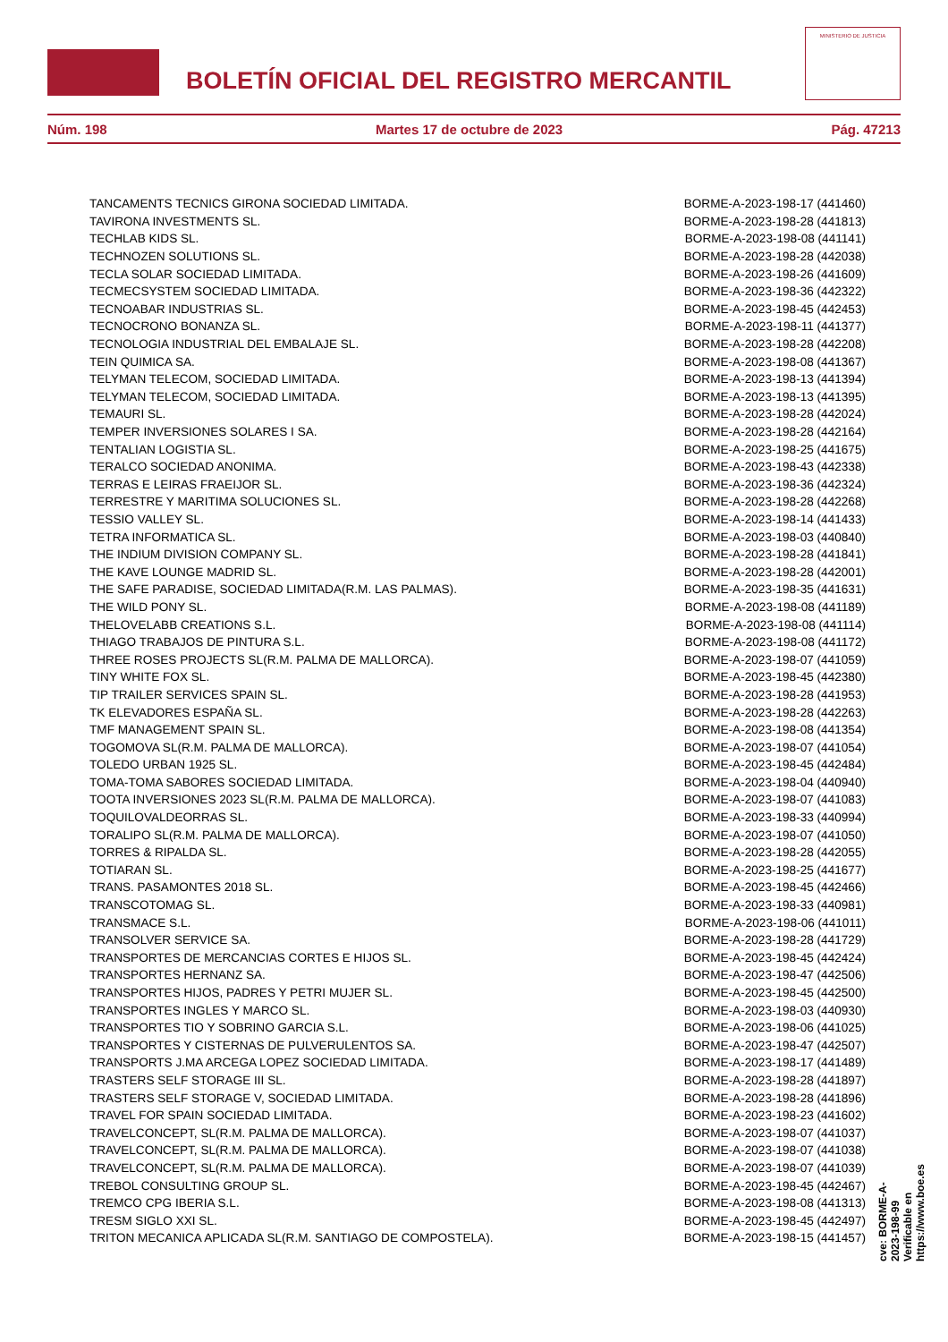BOLETÍN OFICIAL DEL REGISTRO MERCANTIL
MINISTERIO DE JUSTICIA
Núm. 198 Martes 17 de octubre de 2023 Pág. 47213
| TANCAMENTS TECNICS GIRONA SOCIEDAD LIMITADA. | BORME-A-2023-198-17 (441460) |
| TAVIRONA INVESTMENTS SL. | BORME-A-2023-198-28 (441813) |
| TECHLAB KIDS SL. | BORME-A-2023-198-08 (441141) |
| TECHNOZEN SOLUTIONS SL. | BORME-A-2023-198-28 (442038) |
| TECLA SOLAR SOCIEDAD LIMITADA. | BORME-A-2023-198-26 (441609) |
| TECMECSYSTEM SOCIEDAD LIMITADA. | BORME-A-2023-198-36 (442322) |
| TECNOABAR INDUSTRIAS SL. | BORME-A-2023-198-45 (442453) |
| TECNOCRONO BONANZA SL. | BORME-A-2023-198-11 (441377) |
| TECNOLOGIA INDUSTRIAL DEL EMBALAJE SL. | BORME-A-2023-198-28 (442208) |
| TEIN QUIMICA SA. | BORME-A-2023-198-08 (441367) |
| TELYMAN TELECOM, SOCIEDAD LIMITADA. | BORME-A-2023-198-13 (441394) |
| TELYMAN TELECOM, SOCIEDAD LIMITADA. | BORME-A-2023-198-13 (441395) |
| TEMAURI SL. | BORME-A-2023-198-28 (442024) |
| TEMPER INVERSIONES SOLARES I SA. | BORME-A-2023-198-28 (442164) |
| TENTALIAN LOGISTIA SL. | BORME-A-2023-198-25 (441675) |
| TERALCO SOCIEDAD ANONIMA. | BORME-A-2023-198-43 (442338) |
| TERRAS E LEIRAS FRAEIJOR SL. | BORME-A-2023-198-36 (442324) |
| TERRESTRE Y MARITIMA SOLUCIONES SL. | BORME-A-2023-198-28 (442268) |
| TESSIO VALLEY SL. | BORME-A-2023-198-14 (441433) |
| TETRA INFORMATICA SL. | BORME-A-2023-198-03 (440840) |
| THE INDIUM DIVISION COMPANY SL. | BORME-A-2023-198-28 (441841) |
| THE KAVE LOUNGE MADRID SL. | BORME-A-2023-198-28 (442001) |
| THE SAFE PARADISE, SOCIEDAD LIMITADA(R.M. LAS PALMAS). | BORME-A-2023-198-35 (441631) |
| THE WILD PONY SL. | BORME-A-2023-198-08 (441189) |
| THELOVELABB CREATIONS S.L. | BORME-A-2023-198-08 (441114) |
| THIAGO TRABAJOS DE PINTURA S.L. | BORME-A-2023-198-08 (441172) |
| THREE ROSES PROJECTS SL(R.M. PALMA DE MALLORCA). | BORME-A-2023-198-07 (441059) |
| TINY WHITE FOX SL. | BORME-A-2023-198-45 (442380) |
| TIP TRAILER SERVICES SPAIN SL. | BORME-A-2023-198-28 (441953) |
| TK ELEVADORES ESPAÑA SL. | BORME-A-2023-198-28 (442263) |
| TMF MANAGEMENT SPAIN SL. | BORME-A-2023-198-08 (441354) |
| TOGOMOVA SL(R.M. PALMA DE MALLORCA). | BORME-A-2023-198-07 (441054) |
| TOLEDO URBAN 1925 SL. | BORME-A-2023-198-45 (442484) |
| TOMA-TOMA SABORES SOCIEDAD LIMITADA. | BORME-A-2023-198-04 (440940) |
| TOOTA INVERSIONES 2023 SL(R.M. PALMA DE MALLORCA). | BORME-A-2023-198-07 (441083) |
| TOQUILOVALDEORRAS SL. | BORME-A-2023-198-33 (440994) |
| TORALIPO SL(R.M. PALMA DE MALLORCA). | BORME-A-2023-198-07 (441050) |
| TORRES & RIPALDA SL. | BORME-A-2023-198-28 (442055) |
| TOTIARAN SL. | BORME-A-2023-198-25 (441677) |
| TRANS. PASAMONTES 2018 SL. | BORME-A-2023-198-45 (442466) |
| TRANSCOTOMAG SL. | BORME-A-2023-198-33 (440981) |
| TRANSMACE S.L. | BORME-A-2023-198-06 (441011) |
| TRANSOLVER SERVICE SA. | BORME-A-2023-198-28 (441729) |
| TRANSPORTES DE MERCANCIAS CORTES E HIJOS SL. | BORME-A-2023-198-45 (442424) |
| TRANSPORTES HERNANZ SA. | BORME-A-2023-198-47 (442506) |
| TRANSPORTES HIJOS, PADRES Y PETRI MUJER SL. | BORME-A-2023-198-45 (442500) |
| TRANSPORTES INGLES Y MARCO SL. | BORME-A-2023-198-03 (440930) |
| TRANSPORTES TIO Y SOBRINO GARCIA S.L. | BORME-A-2023-198-06 (441025) |
| TRANSPORTES Y CISTERNAS DE PULVERULENTOS SA. | BORME-A-2023-198-47 (442507) |
| TRANSPORTS J.MA ARCEGA LOPEZ SOCIEDAD LIMITADA. | BORME-A-2023-198-17 (441489) |
| TRASTERS SELF STORAGE III SL. | BORME-A-2023-198-28 (441897) |
| TRASTERS SELF STORAGE V, SOCIEDAD LIMITADA. | BORME-A-2023-198-28 (441896) |
| TRAVEL FOR SPAIN SOCIEDAD LIMITADA. | BORME-A-2023-198-23 (441602) |
| TRAVELCONCEPT, SL(R.M. PALMA DE MALLORCA). | BORME-A-2023-198-07 (441037) |
| TRAVELCONCEPT, SL(R.M. PALMA DE MALLORCA). | BORME-A-2023-198-07 (441038) |
| TRAVELCONCEPT, SL(R.M. PALMA DE MALLORCA). | BORME-A-2023-198-07 (441039) |
| TREBOL CONSULTING GROUP SL. | BORME-A-2023-198-45 (442467) |
| TREMCO CPG IBERIA S.L. | BORME-A-2023-198-08 (441313) |
| TRESM SIGLO XXI SL. | BORME-A-2023-198-45 (442497) |
| TRITON MECANICA APLICADA SL(R.M. SANTIAGO DE COMPOSTELA). | BORME-A-2023-198-15 (441457) |
cve: BORME-A-2023-198-99
Verificable en https://www.boe.es